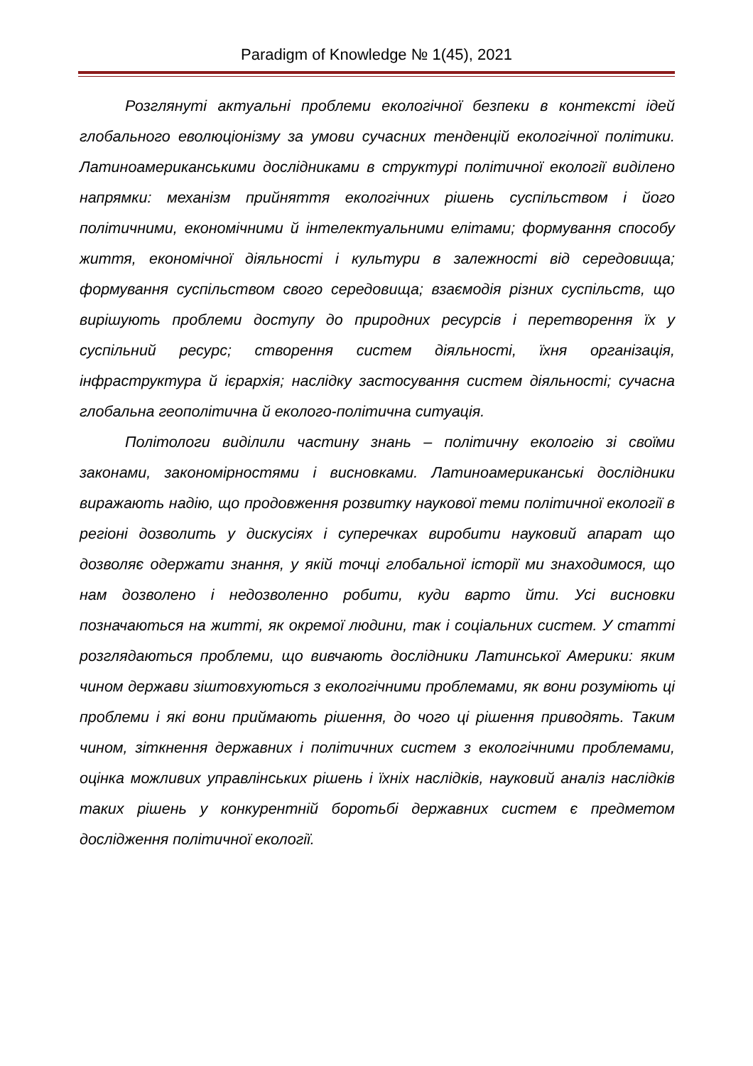Paradigm of Knowledge № 1(45), 2021
Розглянуті актуальні проблеми екологічної безпеки в контексті ідей глобального еволюціонізму за умови сучасних тенденцій екологічної політики. Латиноамериканськими дослідниками в структурі політичної екології виділено напрямки: механізм прийняття екологічних рішень суспільством і його політичними, економічними й інтелектуальними елітами; формування способу життя, економічної діяльності і культури в залежності від середовища; формування суспільством свого середовища; взаємодія різних суспільств, що вирішують проблеми доступу до природних ресурсів і перетворення їх у суспільний ресурс; створення систем діяльності, їхня організація, інфраструктура й ієрархія; наслідку застосування систем діяльності; сучасна глобальна геополітична й еколого-політична ситуація.
Політологи виділили частину знань – політичну екологію зі своїми законами, закономірностями і висновками. Латиноамериканські дослідники виражають надію, що продовження розвитку наукової теми політичної екології в регіоні дозволить у дискусіях і суперечках виробити науковий апарат що дозволяє одержати знання, у якій точці глобальної історії ми знаходимося, що нам дозволено і недозволенно робити, куди варто йти. Усі висновки позначаються на житті, як окремої людини, так і соціальних систем. У статті розглядаються проблеми, що вивчають дослідники Латинської Америки: яким чином держави зіштовхуються з екологічними проблемами, як вони розуміють ці проблеми і які вони приймають рішення, до чого ці рішення приводять. Таким чином, зіткнення державних і політичних систем з екологічними проблемами, оцінка можливих управлінських рішень і їхніх наслідків, науковий аналіз наслідків таких рішень у конкурентній боротьбі державних систем є предметом дослідження політичної екології.